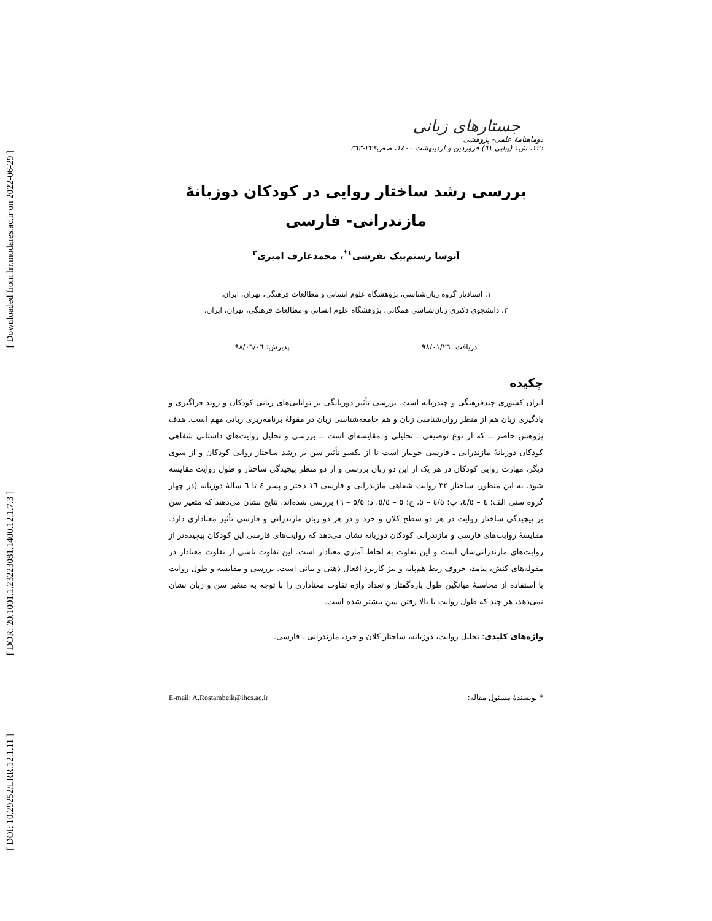[ Downloaded from lrr.modares.ac.ir on 2022-06-29 ]
[ DOR: 20.1001.1.23223081.1400.12.1.7.3 ]
[ DOI: 10.29252/LRR.12.1.11 ]
جستارهای زبانی
دوماهنامهٔ علمی- پژوهشی
د۱۲، ش۱ (پیاپی ٦۱) فروردین و اردیبهشت ۱٤۰۰، صص۳۲۹-۳٦۳
بررسی رشد ساختار روایی در کودکان دوزبانهٔ
مازندرانی- فارسی
آتوسا رستم‌بیک تفرشی<sup>۱*</sup>، محمدعارف امیری<sup>۲</sup>
۱. استادیار گروه زبان‌شناسی، پژوهشگاه علوم انسانی و مطالعات فرهنگی، تهران، ایران.
۲. دانشجوی دکتری زبان‌شناسی همگانی، پژوهشگاه علوم انسانی و مطالعات فرهنگی، تهران، ایران.
دریافت: ۹۸/۰۱/۲٦ پذیرش: ۹۸/۰٦/۰٦
چکیده
ایران کشوری چندفرهنگی و چندزبانه است. بررسی تأثیر دوزبانگی بر توانایی‌های زبانی کودکان و روند فراگیری و یادگیری زبان هم از منظر روان‌شناسی زبان و هم جامعه‌شناسی زبان در مقولهٔ برنامه‌ریزی زبانی مهم است. هدف پژوهش حاضر ــ که از نوع توصیفی ـ تحلیلی و مقایسه‌ای است ــ بررسی و تحلیل روایت‌های داستانی شفاهی کودکان دوزبانهٔ مازندرانی ـ فارسی جویبار است تا از یکسو تأثیر سن بر رشد ساختار روایی کودکان و از سوی دیگر، مهارت روایی کودکان در هر یک از این دو زبان بررسی و از دو منظر پیچیدگی ساختار و طول روایت مقایسه شود. به این منظور، ساختار ۳۲ روایت شفاهی مازندرانی و فارسی ۱٦ دختر و پسر ٤ تا ٦ سالهٔ دوزبانه (در چهار گروه سنی الف: ٤ – ٤/٥، ب: ٤/٥ – ٥، ج: ٥ – ٥/٥، د: ٥/٥ – ٦) بررسی شده‌اند. نتایج نشان می‌دهند که متغیر سن بر پیچیدگی ساختار روایت در هر دو سطح کلان و خرد و در هر دو زبان مازندرانی و فارسی تأثیر معناداری دارد. مقایسهٔ روایت‌های فارسی و مازندرانی کودکان دوزبانه نشان می‌دهد که روایت‌های فارسی این کودکان پیچیده‌تر از روایت‌های مازندرانی‌شان است و این تفاوت به لحاظ آماری معنادار است. این تفاوت ناشی از تفاوت معنادار در مقوله‌های کنش، پیامد، حروف ربط هم‌پایه و نیز کاربرد افعال ذهنی و بیانی است. بررسی و مقایسه و طول روایت با استفاده از محاسبهٔ میانگین طول پاره‌گفتار و تعداد واژه تفاوت معناداری را با توجه به متغیر سن و زبان نشان نمی‌دهد، هر چند که طول روایت با بالا رفتن سن بیشتر شده است.
واژه‌های کلیدی: تحلیل روایت، دوزبانه، ساختار کلان و خرد، مازندرانی ـ فارسی.
* نویسندهٔ مسئول مقاله: E-mail: A.Rostambeik@ihcs.ac.ir